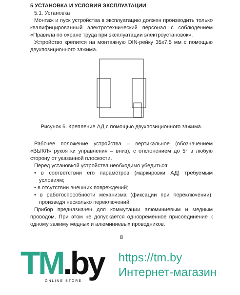5 УСТАНОВКА И УСЛОВИЯ ЭКСПЛУАТАЦИИ
5.1. Установка
Монтаж и пуск устройства в эксплуатацию должен производить только квалифицированный электротехнический персонал с соблюдением «Правила по охране труда при эксплуатации электроустановок».
Устройство крепится на монтажную DIN-рейку 35х7,5 мм с помощью двухпозиционного зажима.
Рисунок 6. Крепление АД с помощью двухпозиционного зажима.
Рабочее положение устройства – вертикальное (обозначением «ВЫКЛ» рукоятки управления – вниз), с отклонением до 5° в любую сторону от указанной плоскости.
Перед установкой устройства необходимо убедиться:
• в соответствии его параметров (маркировки АД) требуемым условиям;
• в отсутствии внешних повреждений;
• в работоспособности механизма (фиксации при переключении), произведя несколько переключений.
Прибор предназначен для коммутации алюминиевым и медным проводом. При этом не допускается одновременное присоединение к одному зажиму медных и алюминиевых проводников.
8
TM.by
ONLINE STORE
https://tm.by
Интернет-магазин